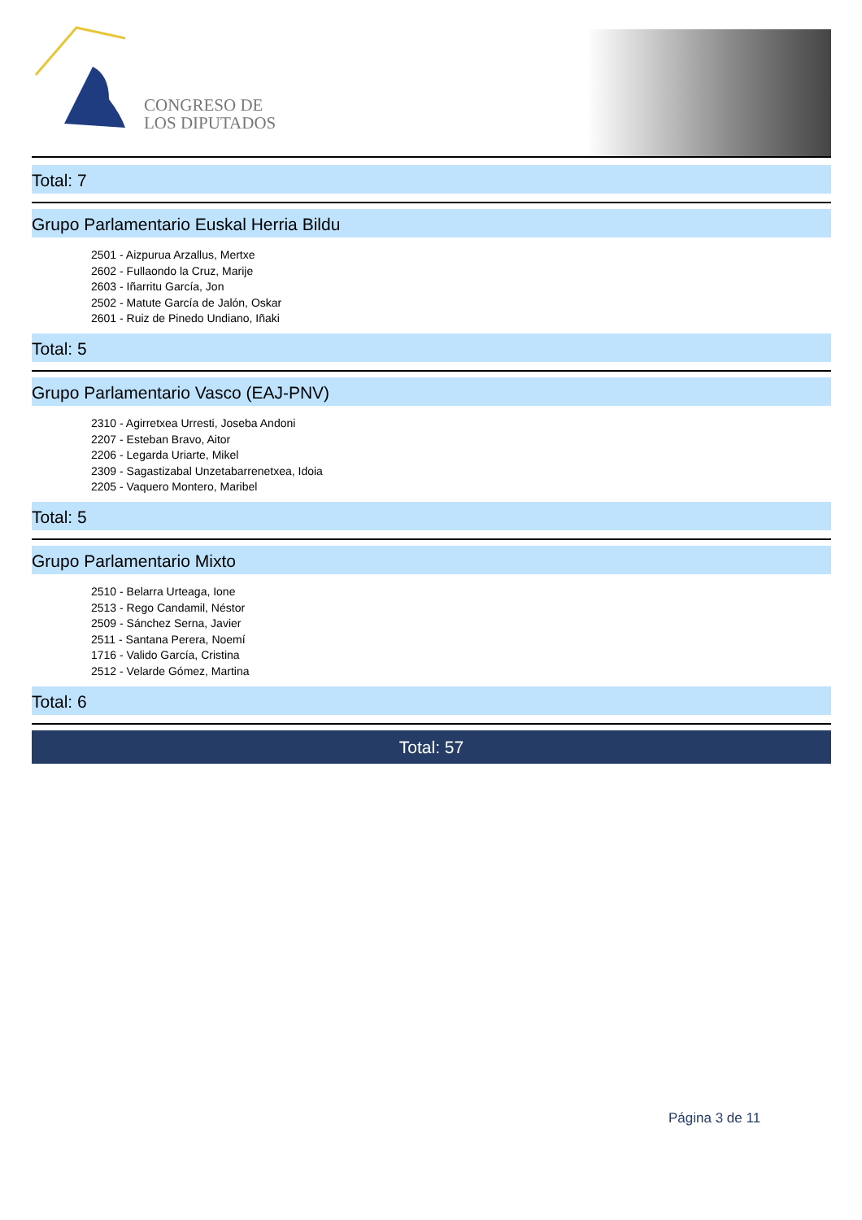CONGRESO DE
LOS DIPUTADOS
Total: 7
Grupo Parlamentario Euskal Herria Bildu
2501 - Aizpurua Arzallus, Mertxe
2602 - Fullaondo la Cruz, Marije
2603 - Iñarritu García, Jon
2502 - Matute García de Jalón, Oskar
2601 - Ruiz de Pinedo Undiano, Iñaki
Total: 5
Grupo Parlamentario Vasco (EAJ-PNV)
2310 - Agirretxea Urresti, Joseba Andoni
2207 - Esteban Bravo, Aitor
2206 - Legarda Uriarte, Mikel
2309 - Sagastizabal Unzetabarrenetxea, Idoia
2205 - Vaquero Montero, Maribel
Total: 5
Grupo Parlamentario Mixto
2510 - Belarra Urteaga, Ione
2513 - Rego Candamil, Néstor
2509 - Sánchez Serna, Javier
2511 - Santana Perera, Noemí
1716 - Valido García, Cristina
2512 - Velarde Gómez, Martina
Total: 6
Total: 57
Página 3 de 11